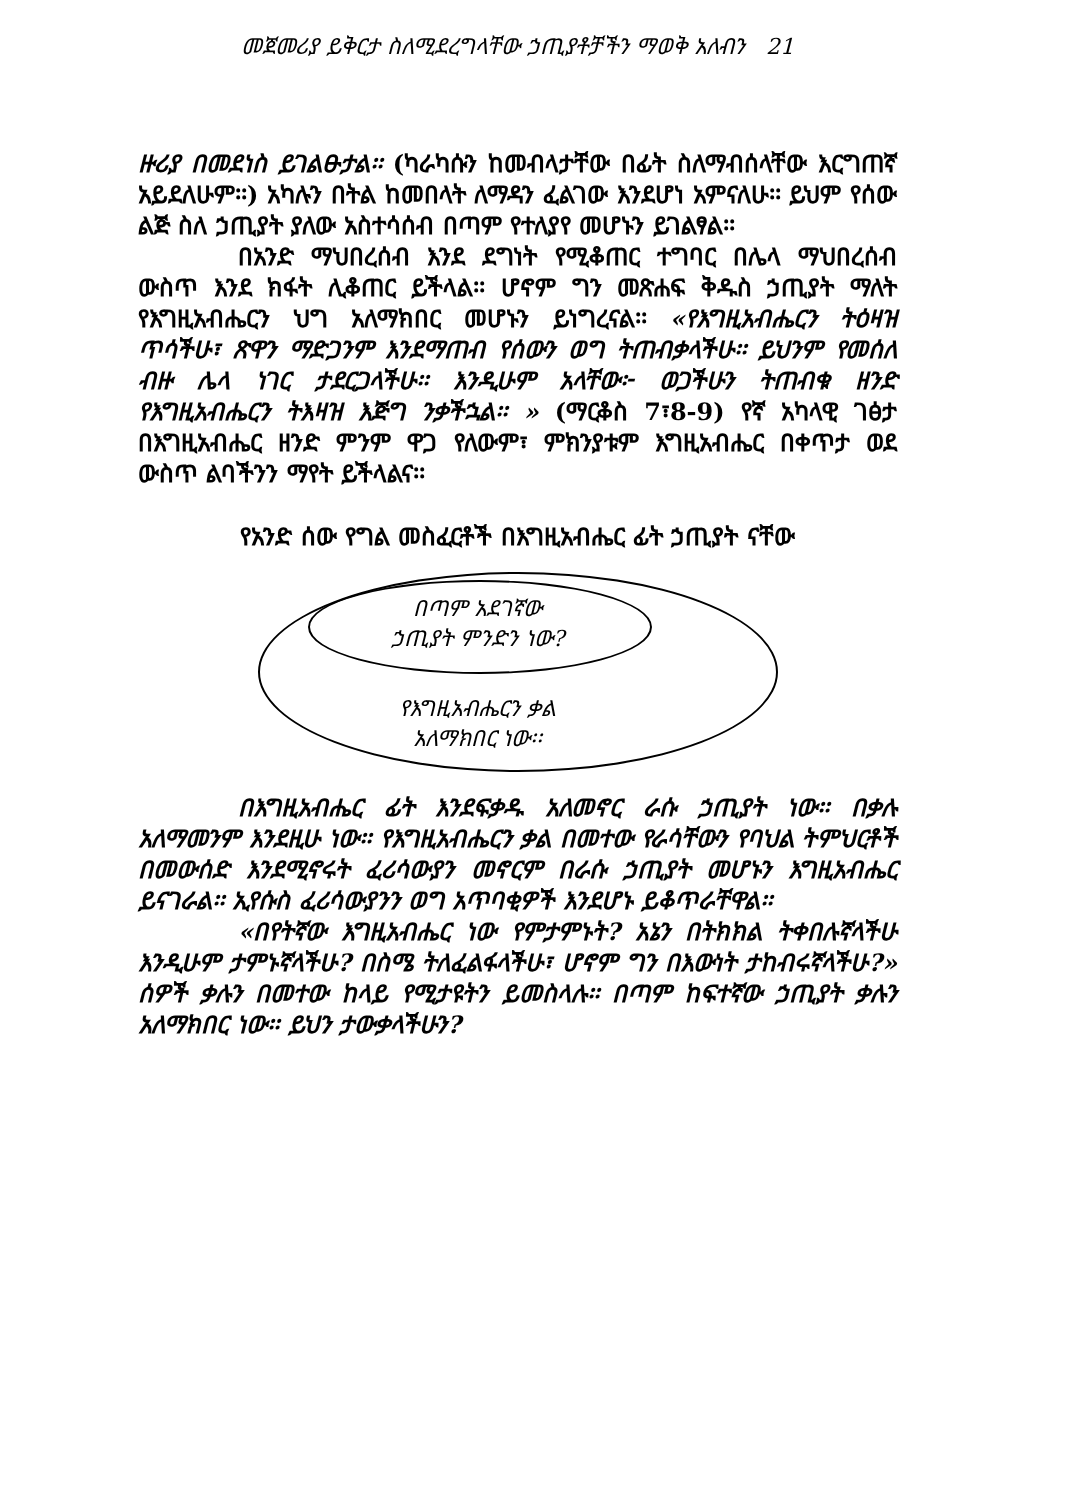መጀመሪያ ይቅርታ ስለሚደረግላቸው ኃጢያቶቻችን ማወቅ አለብን 21
ዙሪያ በመደነስ ይገልፁታል፡፡ (ካራካሱን ከመብላታቸው በፊት ስለማብሰላቸው እርግጠኛ አይደለሁም፡፡) አካሉን በትል ከመበላት ለማዳን ፈልገው እንደሆነ አምናለሁ፡፡ ይህም የሰው ልጅ ስለ ኃጢያት ያለው አስተሳሰብ በጣም የተለያየ መሆኑን ይገልፃል፡፡
በአንድ ማህበረሰብ እንደ ደግነት የሚቆጠር ተግባር በሌላ ማህበረሰብ ውስጥ እንደ ክፋት ሊቆጠር ይችላል፡፡ ሆኖም ግን መጽሐፍ ቅዱስ ኃጢያት ማለት የእግዚአብሔርን ህግ አለማክበር መሆኑን ይነግረናል፡፡ «የእግዚአብሔርን ትዕዛዝ ጥሳችሁ፣ ጽዋን ማድጋንም እንደማጠብ የሰውን ወግ ትጠብቃላችሁ፡፡ ይህንም የመሰለ ብዙ ሌላ ነገር ታደርጋላችሁ፡፡ እንዲሁም አላቸው፦ ወጋችሁን ትጠብቁ ዘንድ የእግዚአብሔርን ትእዛዝ እጅግ ንቃችኋል፡፡ » (ማርቆስ 7፣8-9) የኛ አካላዊ ገፅታ በእግዚአብሔር ዘንድ ምንም ዋጋ የለውም፣ ምክንያቱም እግዚአብሔር በቀጥታ ወደ ውስጥ ልባችንን ማየት ይችላልና፡፡
የአንድ ሰው የግል መስፈርቶች በእግዚአብሔር ፊት ኃጢያት ናቸው
በጣም አደገኛው
ኃጢያት ምንድን ነው?
የእግዚአብሔርን ቃል
አለማክበር ነው፡፡
በእግዚአብሔር ፊት እንደፍቃዱ አለመኖር ራሱ ኃጢያት ነው፡፡ በቃሉ አለማመንም እንደዚሁ ነው፡፡ የእግዚአብሔርን ቃል በመተው የራሳቸውን የባህል ትምህርቶች በመውሰድ እንደሚኖሩት ፈሪሳውያን መኖርም በራሱ ኃጢያት መሆኑን እግዚአብሔር ይናገራል፡፡ ኢየሱስ ፈሪሳውያንን ወግ አጥባቂዎች እንደሆኑ ይቆጥራቸዋል፡፡
«በየትኛው እግዚአብሔር ነው የምታምኑት? አኔን በትክክል ትቀበሉኛላችሁ እንዲሁም ታምኑኛላችሁ? በስሜ ትለፈልፋላችሁ፣ ሆኖም ግን በእውነት ታከብሩኛላችሁ?» ሰዎች ቃሉን በመተው ከላይ የሚታዩትን ይመስላሉ፡፡ በጣም ከፍተኛው ኃጢያት ቃሉን አለማክበር ነው፡፡ ይህን ታውቃላችሁን?